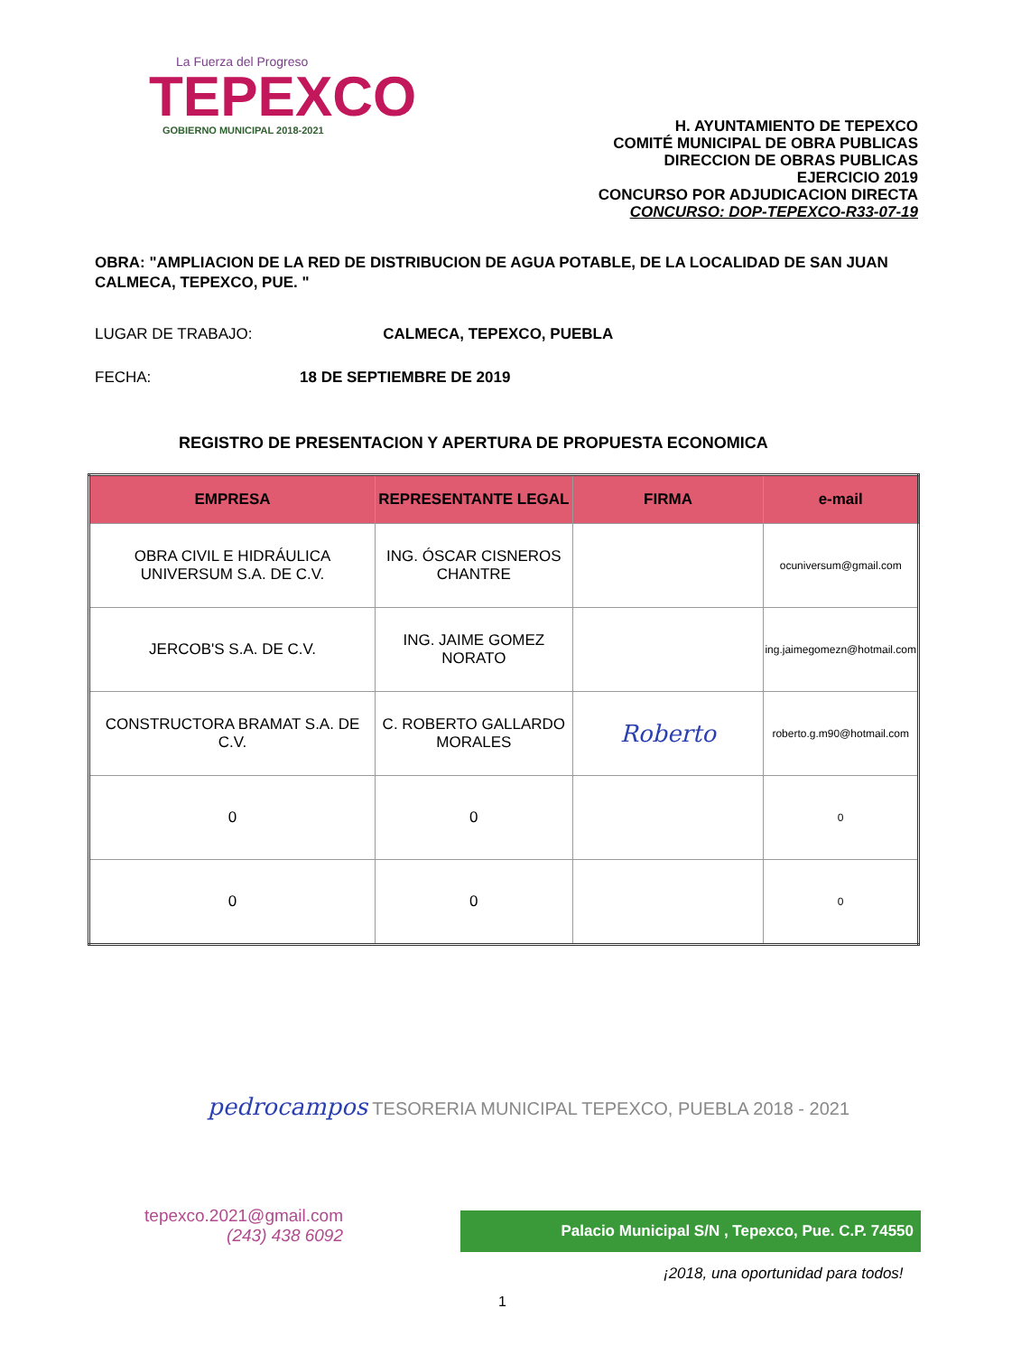La Fuerza del Progreso
TEPEXCO
GOBIERNO MUNICIPAL 2018-2021
H. AYUNTAMIENTO DE TEPEXCO
COMITÉ MUNICIPAL DE OBRA PUBLICAS
DIRECCION DE OBRAS PUBLICAS
EJERCICIO 2019
CONCURSO POR ADJUDICACION DIRECTA
CONCURSO: DOP-TEPEXCO-R33-07-19
OBRA: "AMPLIACION DE LA RED DE DISTRIBUCION DE AGUA POTABLE, DE LA LOCALIDAD DE SAN JUAN CALMECA, TEPEXCO, PUE. "
LUGAR DE TRABAJO: CALMECA, TEPEXCO, PUEBLA
FECHA: 18 DE SEPTIEMBRE DE 2019
REGISTRO DE PRESENTACION Y APERTURA DE PROPUESTA ECONOMICA
| EMPRESA | REPRESENTANTE LEGAL | FIRMA | e-mail |
| --- | --- | --- | --- |
| OBRA CIVIL E HIDRÁULICA UNIVERSUM S.A. DE C.V. | ING. ÓSCAR CISNEROS CHANTRE | | ocuniversum@gmail.com |
| JERCOB'S S.A. DE C.V. | ING. JAIME GOMEZ NORATO | | ing.jaimegomezn@hotmail.com |
| CONSTRUCTORA BRAMAT S.A. DE C.V. | C. ROBERTO GALLARDO MORALES | Roberto | roberto.g.m90@hotmail.com |
| 0 | 0 | | 0 |
| 0 | 0 | | 0 |
pedrocampos TESORERIA MUNICIPAL TEPEXCO, PUEBLA 2018 - 2021
tepexco.2021@gmail.com
(243) 438 6092
Palacio Municipal S/N , Tepexco, Pue. C.P. 74550
¡2018, una oportunidad para todos!
1